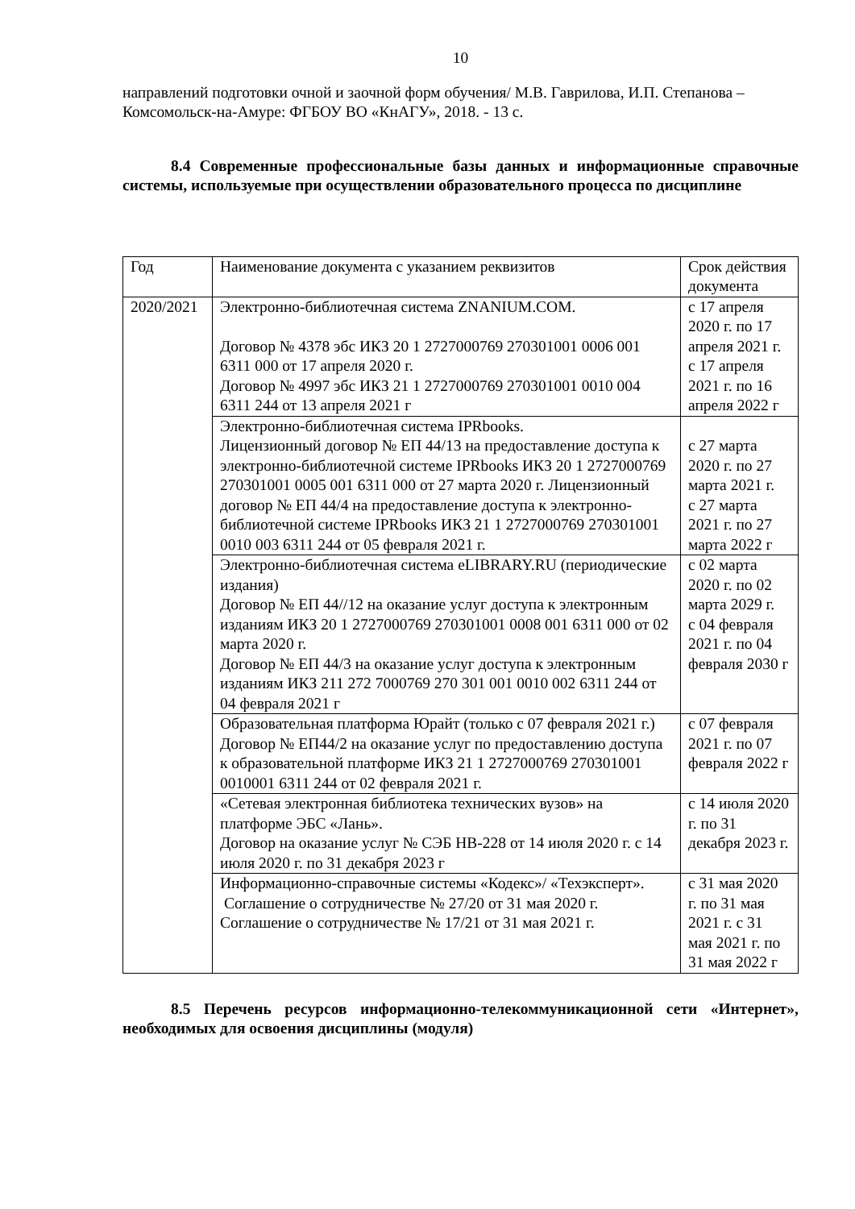10
направлений подготовки очной и заочной форм обучения/ М.В. Гаврилова, И.П. Степанова – Комсомольск-на-Амуре: ФГБОУ ВО «КнАГУ», 2018. - 13 с.
8.4 Современные профессиональные базы данных и информационные справочные системы, используемые при осуществлении образовательного процесса по дисциплине
| Год | Наименование документа с указанием реквизитов | Срок действия документа |
| 2020/2021 | Электронно-библиотечная система ZNANIUM.COM. Договор № 4378 эбс ИКЗ 20 1 2727000769 270301001 0006 001 6311 000 от 17 апреля 2020 г. Договор № 4997 эбс ИКЗ 21 1 2727000769 270301001 0010 004 6311 244 от 13 апреля 2021 г | с 17 апреля 2020 г. по 17 апреля 2021 г. с 17 апреля 2021 г. по 16 апреля 2022 г |
| | Электронно-библиотечная система IPRbooks. Лицензионный договор № ЕП 44/13 на предоставление доступа к электронно-библиотечной системе IPRbooks ИКЗ 20 1 2727000769 270301001 0005 001 6311 000 от 27 марта 2020 г. Лицензионный договор № ЕП 44/4 на предоставление доступа к электронно-библиотечной системе IPRbooks ИКЗ 21 1 2727000769 270301001 0010 003 6311 244 от 05 февраля 2021 г. | с 27 марта 2020 г. по 27 марта 2021 г. с 27 марта 2021 г. по 27 марта 2022 г |
| | Электронно-библиотечная система eLIBRARY.RU (периодические издания) Договор № ЕП 44//12 на оказание услуг доступа к электронным изданиям ИКЗ 20 1 2727000769 270301001 0008 001 6311 000 от 02 марта 2020 г. Договор № ЕП 44/3 на оказание услуг доступа к электронным изданиям ИКЗ 211 272 7000769 270 301 001 0010 002 6311 244 от 04 февраля 2021 г | с 02 марта 2020 г. по 02 марта 2029 г. с 04 февраля 2021 г. по 04 февраля 2030 г |
| | Образовательная платформа Юрайт (только с 07 февраля 2021 г.) Договор № ЕП44/2 на оказание услуг по предоставлению доступа к образовательной платформе ИКЗ 21 1 2727000769 270301001 0010001 6311 244 от 02 февраля 2021 г. | с 07 февраля 2021 г. по 07 февраля 2022 г |
| | «Сетевая электронная библиотека технических вузов» на платформе ЭБС «Лань». Договор на оказание услуг № СЭБ НВ-228 от 14 июля 2020 г. с 14 июля 2020 г. по 31 декабря 2023 г | с 14 июля 2020 г. по 31 декабря 2023 г. |
| | Информационно-справочные системы «Кодекс»/ «Техэксперт». Соглашение о сотрудничестве № 27/20 от 31 мая 2020 г. Соглашение о сотрудничестве № 17/21 от 31 мая 2021 г. | с 31 мая 2020 г. по 31 мая 2021 г. с 31 мая 2021 г. по 31 мая 2022 г |
8.5 Перечень ресурсов информационно-телекоммуникационной сети «Интернет», необходимых для освоения дисциплины (модуля)